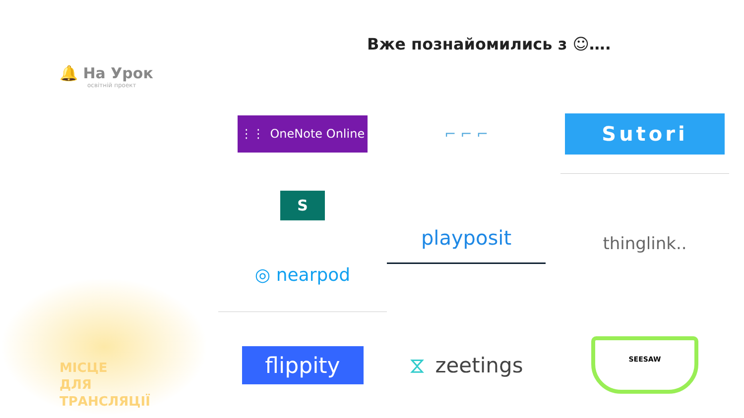🔔 На Урок
освітній проект
Вже познайомились з ☺….
⋮⋮ OneNote Online
⌐ ⌐ ⌐
Sutori
S
playposit
thinglink..
◎ nearpod
МІСЦЕ
ДЛЯ
ТРАНСЛЯЦІЇ
flippity
⧖ zeetings
SEESAW